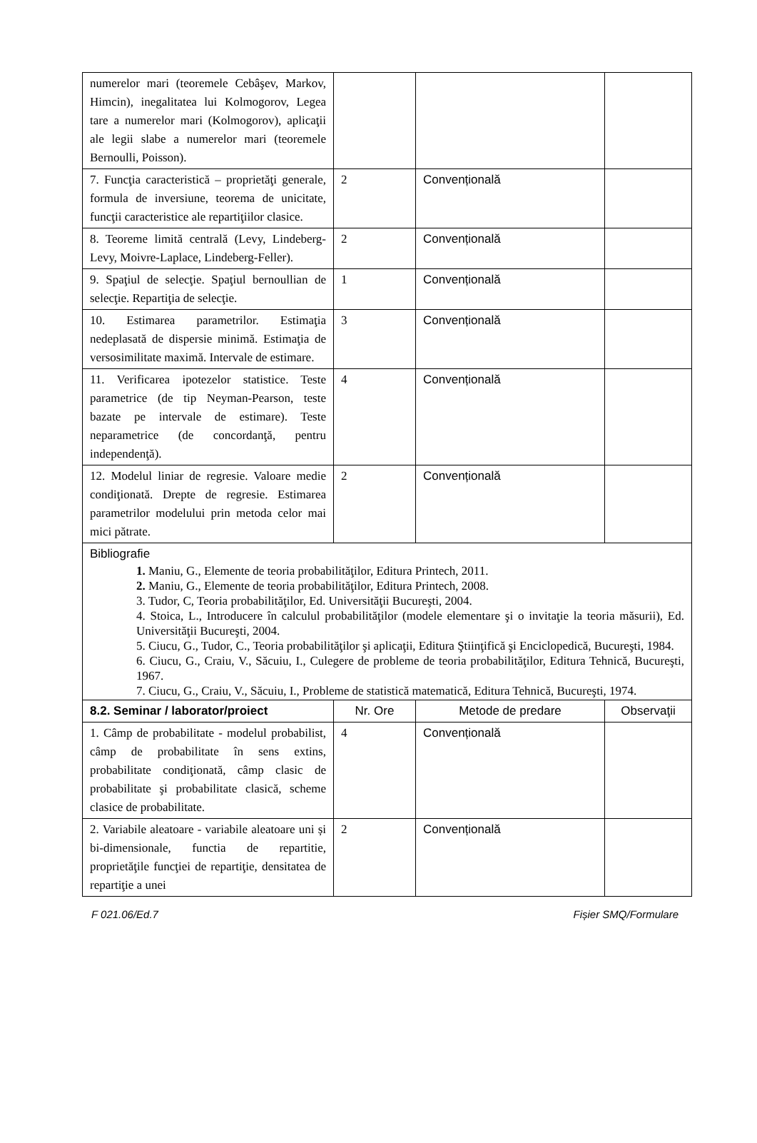| numerelor mari (teoremele Cebâşev, Markov, Himcin), inegalitatea lui Kolmogorov, Legea tare a numerelor mari (Kolmogorov), aplicaţii ale legii slabe a numerelor mari (teoremele Bernoulli, Poisson). | | | |
| 7. Funcţia caracteristică – proprietăţi generale, formula de inversiune, teorema de unicitate, funcţii caracteristice ale repartiţiilor clasice. | 2 | Convențională | |
| 8. Teoreme limită centrală (Levy, Lindeberg-Levy, Moivre-Laplace, Lindeberg-Feller). | 2 | Convențională | |
| 9. Spaţiul de selecţie. Spaţiul bernoullian de selecţie. Repartiţia de selecţie. | 1 | Convențională | |
| 10. Estimarea parametrilor. Estimaţia nedeplasată de dispersie minimă. Estimaţia de versosimilitate maximă. Intervale de estimare. | 3 | Convențională | |
| 11. Verificarea ipotezelor statistice. Teste parametrice (de tip Neyman-Pearson, teste bazate pe intervale de estimare). Teste neparametrice (de concordanţă, pentru independenţă). | 4 | Convențională | |
| 12. Modelul liniar de regresie. Valoare medie condiţionată. Drepte de regresie. Estimarea parametrilor modelului prin metoda celor mai mici pătrate. | 2 | Convențională | |
| Bibliografie 1. Maniu, G., Elemente de teoria probabilităţilor, Editura Printech, 2011. 2. Maniu, G., Elemente de teoria probabilităţilor, Editura Printech, 2008. 3. Tudor, C, Teoria probabilităţilor, Ed. Universităţii Bucureşti, 2004. 4. Stoica, L., Introducere în calculul probabilităţilor (modele elementare şi o invitaţie la teoria măsurii), Ed. Universităţii Bucureşti, 2004. 5. Ciucu, G., Tudor, C., Teoria probabilităţilor şi aplicaţii, Editura Ştiinţifică şi Enciclopedică, Bucureşti, 1984. 6. Ciucu, G., Craiu, V., Săcuiu, I., Culegere de probleme de teoria probabilităţilor, Editura Tehnică, Bucureşti, 1967. 7. Ciucu, G., Craiu, V., Săcuiu, I., Probleme de statistică matematică, Editura Tehnică, Bucureşti, 1974. | | | |
| 8.2. Seminar / laborator/proiect | Nr. Ore | Metode de predare | Observaţii |
| 1. Câmp de probabilitate - modelul probabilist, câmp de probabilitate în sens extins, probabilitate condiţionată, câmp clasic de probabilitate şi probabilitate clasică, scheme clasice de probabilitate. | 4 | Convențională | |
| 2. Variabile aleatoare - variabile aleatoare uni și bi-dimensionale, functia de repartitie, proprietăţile funcţiei de repartiţie, densitatea de repartiţie a unei | 2 | Convențională | |
F 021.06/Ed.7 Fișier SMQ/Formulare